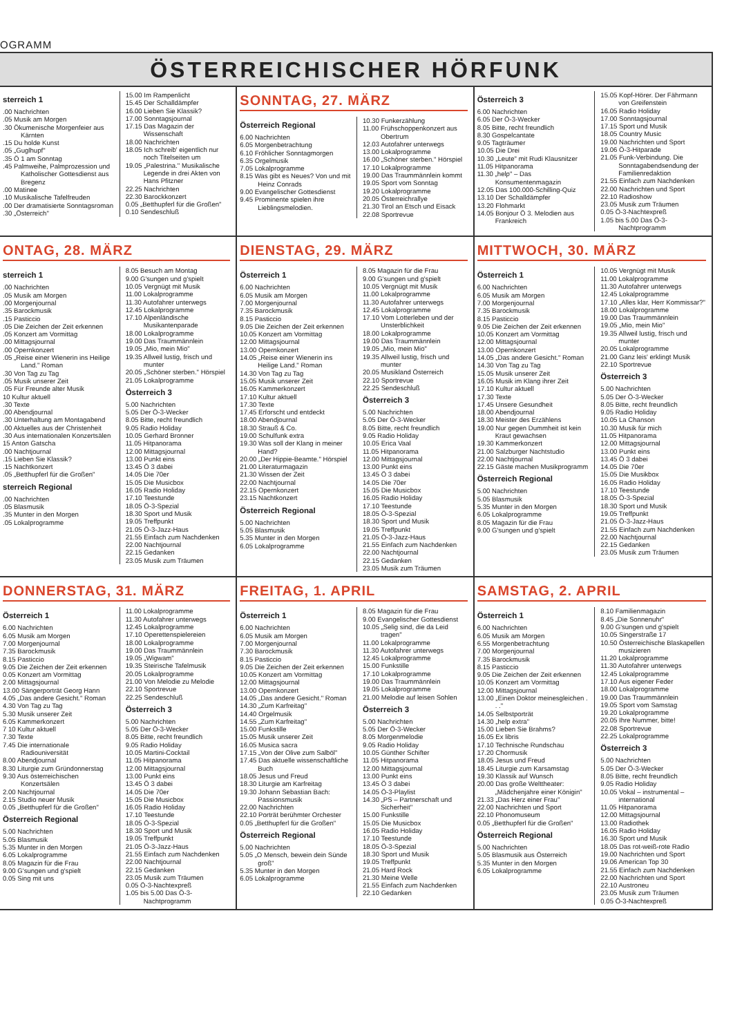OGRAMM
ÖSTERREICHISCHER HÖRFUNK
sterreich 1
.00 Nachrichten
.05 Musik am Morgen
.30 Ökumenische Morgenfeier aus Kärnten
.15 Du holde Kunst
.05 „Guglhupf"
.35 Ö 1 am Sonntag
.45 Palmweihe, Palmprozession und Katholischer Gottesdienst aus Bregenz
.00 Matinee
.10 Musikalische Tafelfreuden
.00 Der dramatisierte Sonntagsroman
.30 „Österreich"
15.00 Im Rampenlicht
15.45 Der Schalldämpfer
16.00 Lieben Sie Klassik?
17.00 Sonntagsjournal
17.15 Das Magazin der Wissenschaft
18.00 Nachrichten
18.05 Ich schreib' eigentlich nur noch Titelseiten um
19.05 „Palestrina." Musikalische Legende in drei Akten von Hans Pfitzner
22.25 Nachrichten
22.30 Barockkonzert
0.05 „Betthupferl für die Großen"
0.10 Sendeschluß
SONNTAG, 27. MÄRZ
Österreich Regional
6.00 Nachrichten
6.05 Morgenbetrachtung
6.10 Fröhlicher Sonntagmorgen
6.35 Orgelmusik
7.05 Lokalprogramme
8.15 Was gibt es Neues? Von und mit Heinz Conrads
9.00 Evangelischer Gottesdienst
9.45 Prominente spielen ihre Lieblingsmelodien.
10.30 Funkerzählung
11.00 Frühschoppenkonzert aus Obertrum
12.03 Autofahrer unterwegs
13.00 Lokalprogramme
16.00 „Schöner sterben." Hörspiel
17.10 Lokalprogramme
19.00 Das Traummännlein kommt
19.05 Sport vom Sonntag
19.20 Lokalprogramme
20.05 Österreichrallye
21.30 Tirol an Etsch und Eisack
22.08 Sportrevue
Österreich 3
6.00 Nachrichten
6.05 Der Ö-3-Wecker
8.05 Bitte, recht freundlich
8.30 Gospelcantate
9.05 Tagträumer
10.05 Die Drei
10.30 „Leute" mit Rudi Klausnitzer
11.05 Hitpanorama
11.30 „help" – Das Konsumentenmagazin
12.05 Das 100.000-Schilling-Quiz
13.10 Der Schalldämpfer
13.20 Flohmarkt
14.05 Bonjour Ö 3. Melodien aus Frankreich
15.05 Kopf-Hörer. Der Fährmann von Greifenstein
16.05 Radio Holiday
17.00 Sonntagsjournal
17.15 Sport und Musik
18.05 Country Music
19.00 Nachrichten und Sport
19.06 Ö-3-Hitparade
21.05 Funk-Verbindung. Die Sonntagabendsendung der Familienredaktion
21.55 Einfach zum Nachdenken
22.00 Nachrichten und Sport
22.10 Radioshow
23.05 Musik zum Träumen
0.05 Ö-3-Nachtexpreß
1.05 bis 5.00 Das Ö-3-Nachtprogramm
ONTAG, 28. MÄRZ
sterreich 1
.00 Nachrichten
.05 Musik am Morgen
.00 Morgenjournal
.35 Barockmusik
.15 Pasticcio
.05 Die Zeichen der Zeit erkennen
.05 Konzert am Vormittag
.00 Mittagsjournal
.00 Opernkonzert
.05 „Reise einer Wienerin ins Heilige Land." Roman
.30 Von Tag zu Tag
.05 Musik unserer Zeit
.05 Für Freunde alter Musik
10 Kultur aktuell
.30 Texte
.00 Abendjournal
.30 Unterhaltung am Montagabend
.00 Aktuelles aus der Christenheit
.30 Aus internationalen Konzertsälen
15 Anton Gatscha
.00 Nachtjournal
.15 Lieben Sie Klassik?
.15 Nachtkonzert
.05 „Betthupferl für die Großen"
sterreich Regional
.00 Nachrichten
.05 Blasmusik
.35 Munter in den Morgen
.05 Lokalprogramme
8.05 Besuch am Montag
9.00 G'sungen und g'spielt
10.05 Vergnügt mit Musik
11.00 Lokalprogramme
11.30 Autofahrer unterwegs
12.45 Lokalprogramme
17.10 Alpenländische Musikantenparade
18.00 Lokalprogramme
19.00 Das Traummännlein
19.05 „Mio, mein Mio"
19.35 Allweil lustig, frisch und munter
20.05 „Schöner sterben." Hörspiel
21.05 Lokalprogramme
Österreich 3
5.00 Nachrichten
5.05 Der Ö-3-Wecker
8.05 Bitte, recht freundlich
9.05 Radio Holiday
10.05 Gerhard Bronner
11.05 Hitpanorama
12.00 Mittagsjournal
13.00 Punkt eins
13.45 Ö 3 dabei
14.05 Die 70er
15.05 Die Musicbox
16.05 Radio Holiday
17.10 Teestunde
18.05 Ö-3-Spezial
18.30 Sport und Musik
19.05 Treffpunkt
21.05 Ö-3-Jazz-Haus
21.55 Einfach zum Nachdenken
22.00 Nachtjournal
22.15 Gedanken
23.05 Musik zum Träumen
DIENSTAG, 29. MÄRZ
Österreich 1
6.00 Nachrichten
6.05 Musik am Morgen
7.00 Morgenjournal
7.35 Barockmusik
8.15 Pasticcio
9.05 Die Zeichen der Zeit erkennen
10.05 Konzert am Vormittag
12.00 Mittagsjournal
13.00 Opernkonzert
14.05 „Reise einer Wienerin ins Heilige Land." Roman
14.30 Von Tag zu Tag
15.05 Musik unserer Zeit
16.05 Kammerkonzert
17.10 Kultur aktuell
17.30 Texte
17.45 Erforscht und entdeckt
18.00 Abendjournal
18.30 Strauß & Co.
19.00 Schulfunk extra
19.30 Was soll der Klang in meiner Hand?
20.00 „Der Hippie-Beamte." Hörspiel
21.00 Literaturmagazin
21.30 Wissen der Zeit
22.00 Nachtjournal
22.15 Opernkonzert
23.15 Nachtkonzert
Österreich Regional
5.00 Nachrichten
5.05 Blasmusik
5.35 Munter in den Morgen
6.05 Lokalprogramme
8.05 Magazin für die Frau
9.00 G'sungen und g'spielt
10.05 Vergnügt mit Musik
11.00 Lokalprogramme
11.30 Autofahrer unterwegs
12.45 Lokalprogramme
17.10 Vom Lotterleben und der Unsterblichkeit
18.00 Lokalprogramme
19.00 Das Traummännlein
19.05 „Mio, mein Mio"
19.35 Allweil lustig, frisch und munter
20.05 Musikland Österreich
22.10 Sportrevue
22.25 Sendeschluß
Österreich 3
5.00 Nachrichten
5.05 Der Ö-3-Wecker
8.05 Bitte, recht freundlich
9.05 Radio Holiday
10.05 Erica Vaal
11.05 Hitpanorama
12.00 Mittagsjournal
13.00 Punkt eins
13.45 Ö 3 dabei
14.05 Die 70er
15.05 Die Musicbox
16.05 Radio Holiday
17.10 Teestunde
18.05 Ö-3-Spezial
18.30 Sport und Musik
19.05 Treffpunkt
21.05 Ö-3-Jazz-Haus
21.55 Einfach zum Nachdenken
22.00 Nachtjournal
22.15 Gedanken
23.05 Musik zum Träumen
MITTWOCH, 30. MÄRZ
Österreich 1
6.00 Nachrichten
6.05 Musik am Morgen
7.00 Morgenjournal
7.35 Barockmusik
8.15 Pasticcio
9.05 Die Zeichen der Zeit erkennen
10.05 Konzert am Vormittag
12.00 Mittagsjournal
13.00 Opernkonzert
14.05 „Das andere Gesicht." Roman
14.30 Von Tag zu Tag
15.05 Musik unserer Zeit
16.05 Musik im Klang ihrer Zeit
17.10 Kultur aktuell
17.30 Texte
17.45 Unsere Gesundheit
18.00 Abendjournal
18.30 Meister des Erzählens
19.00 Nur gegen Dummheit ist kein Kraut gewachsen
19.30 Kammerkonzert
21.00 Salzburger Nachtstudio
22.00 Nachtjournal
22.15 Gäste machen Musikprogramm
Österreich Regional
5.00 Nachrichten
5.05 Blasmusik
5.35 Munter in den Morgen
6.05 Lokalprogramme
8.05 Magazin für die Frau
9.00 G'sungen und g'spielt
10.05 Vergnügt mit Musik
11.00 Lokalprogramme
11.30 Autofahrer unterwegs
12.45 Lokalprogramme
17.10 „Alles klar, Herr Kommissar?"
18.00 Lokalprogramme
19.00 Das Traummännlein
19.05 „Mio, mein Mio"
19.35 Allweil lustig, frisch und munter
20.05 Lokalprogramme
21.00 Ganz leis' erklingt Musik
22.10 Sportrevue
Österreich 3
5.00 Nachrichten
5.05 Der Ö-3-Wecker
8.05 Bitte, recht freundlich
9.05 Radio Holiday
10.05 La Chanson
10.30 Musik für mich
11.05 Hitpanorama
12.00 Mittagsjournal
13.00 Punkt eins
13.45 Ö 3 dabei
14.05 Die 70er
15.05 Die Musikbox
16.05 Radio Holiday
17.10 Teestunde
18.05 Ö-3-Spezial
18.30 Sport und Musik
19.05 Treffpunkt
21.05 Ö-3-Jazz-Haus
21.55 Einfach zum Nachdenken
22.00 Nachtjournal
22.15 Gedanken
23.05 Musik zum Träumen
DONNERSTAG, 31. MÄRZ
Österreich 1
6.00 Nachrichten
6.05 Musik am Morgen
7.00 Morgenjournal
7.35 Barockmusik
8.15 Pasticcio
9.05 Die Zeichen der Zeit erkennen
0.05 Konzert am Vormittag
2.00 Mittagsjournal
13.00 Sängerporträt Georg Hann
4.05 „Das andere Gesicht." Roman
4.30 Von Tag zu Tag
5.30 Musik unserer Zeit
6.05 Kammerkonzert
7 10 Kultur aktuell
7.30 Texte
7.45 Die internationale Radiouniversität
8.00 Abendjournal
8.30 Liturgie zum Gründonnerstag
9.30 Aus österreichischen Konzertsälen
2.00 Nachtjournal
2.15 Studio neuer Musik
0.05 „Betthupferl für die Großen"
Österreich Regional
5.00 Nachrichten
5.05 Blasmusik
5.35 Munter in den Morgen
6.05 Lokalprogramme
8.05 Magazin für die Frau
9.00 G'sungen und g'spielt
0.05 Sing mit uns
11.00 Lokalprogramme
11.30 Autofahrer unterwegs
12.45 Lokalprogramme
17.10 Operettenspielereien
18.00 Lokalprogramme
19.00 Das Traummännlein
19.05 „Wigwam"
19.35 Steirische Tafelmusik
20.05 Lokalprogramme
21.00 Von Melodie zu Melodie
22.10 Sportrevue
22.25 Sendeschluß
Österreich 3
5.00 Nachrichten
5.05 Der Ö-3-Wecker
8.05 Bitte, recht freundlich
9.05 Radio Holiday
10.05 Martini-Cocktail
11.05 Hitpanorama
12.00 Mittagsjournal
13.00 Punkt eins
13.45 Ö 3 dabei
14.05 Die 70er
15.05 Die Musicbox
16.05 Radio Holiday
17.10 Teestunde
18.05 Ö-3-Spezial
18.30 Sport und Musik
19.05 Treffpunkt
21.05 Ö-3-Jazz-Haus
21.55 Einfach zum Nachdenken
22.00 Nachtjournal
22.15 Gedanken
23.05 Musik zum Träumen
0.05 Ö-3-Nachtexpreß
1.05 bis 5.00 Das Ö-3-Nachtprogramm
FREITAG, 1. APRIL
Österreich 1
6.00 Nachrichten
6.05 Musik am Morgen
7.00 Morgenjournal
7.30 Barockmusik
8.15 Pasticcio
9.05 Die Zeichen der Zeit erkennen
10.05 Konzert am Vormittag
12.00 Mittagsjournal
13.00 Opernkonzert
14.05 „Das andere Gesicht." Roman
14.30 „Zum Karfreitag"
14.40 Orgelmusik
14.55 „Zum Karfreitag"
15.00 Funkstille
15.05 Musik unserer Zeit
16.05 Musica sacra
17.15 „Von der Olive zum Salböl"
17.45 Das aktuelle wissenschaftliche Buch
18.05 Jesus und Freud
18.30 Liturgie am Karfreitag
19.30 Johann Sebastian Bach: Passionsmusik
22.00 Nachrichten
22.10 Porträt berühmter Orchester
0.05 „Betthupferl für die Großen"
Österreich Regional
5.00 Nachrichten
5.05 „O Mensch, bewein dein Sünde groß"
5.35 Munter in den Morgen
6.05 Lokalprogramme
8.05 Magazin für die Frau
9.00 Evangelischer Gottesdienst
10.05 „Selig sind, die da Leid tragen"
11.00 Lokalprogramme
11.30 Autofahrer unterwegs
12.45 Lokalprogramme
15.00 Funkstille
17.10 Lokalprogramme
19.00 Das Traummännlein
19.05 Lokalprogramme
21.00 Melodie auf leisen Sohlen
Österreich 3
5.00 Nachrichten
5.05 Der Ö-3-Wecker
8.05 Morgenmelodie
9.05 Radio Holiday
10.05 Günther Schifter
11.05 Hitpanorama
12.00 Mittagsjournal
13.00 Punkt eins
13.45 Ö 3 dabei
14.05 Ö-3-Playlist
14.30 „PS – Partnerschaft und Sicherheit"
15.00 Funkstille
15.05 Die Musicbox
16.05 Radio Holiday
17.10 Teestunde
18.05 Ö-3-Spezial
18.30 Sport und Musik
19.05 Treffpunkt
21.05 Hard Rock
21.30 Meine Welle
21.55 Einfach zum Nachdenken
22.10 Gedanken
SAMSTAG, 2. APRIL
Österreich 1
6.00 Nachrichten
6.05 Musik am Morgen
6.55 Morgenbetrachtung
7.00 Morgenjournal
7.35 Barockmusik
8.15 Pasticcio
9.05 Die Zeichen der Zeit erkennen
10.05 Konzert am Vormittag
12.00 Mittagsjournal
13.00 „Einen Doktor meinesgleichen . . ."
14.05 Selbstporträt
14.30 „help extra"
15.00 Lieben Sie Brahms?
16.05 Ex libris
17.10 Technische Rundschau
17.20 Chormusik
18.05 Jesus und Freud
18.45 Liturgie zum Karsamstag
19.30 Klassik auf Wunsch
20.00 Das große Welttheater: „Mädchenjahre einer Königin"
21.33 „Das Herz einer Frau"
22.00 Nachrichten und Sport
22.10 Phonomuseum
0.05 „Betthupferl für die Großen"
Österreich Regional
5.00 Nachrichten
5.05 Blasmusik aus Österreich
5.35 Munter in den Morgen
6.05 Lokalprogramme
8.10 Familienmagazin
8.45 „Die Sonnenuhr"
9.00 G'sungen und g'spielt
10.05 Singerstraße 17
10.50 Österreichische Blaskapellen musizieren
11.20 Lokalprogramme
11.30 Autofahrer unterwegs
12.45 Lokalprogramme
17.10 Aus eigener Feder
18.00 Lokalprogramme
19.00 Das Traummännlein
19.05 Sport vom Samstag
19.20 Lokalprogramme
20.05 Ihre Nummer, bitte!
22.08 Sportrevue
22.25 Lokalprogramme
Österreich 3
5.00 Nachrichten
5.05 Der Ö-3-Wecker
8.05 Bitte, recht freundlich
9.05 Radio Holiday
10.05 Vokal – instrumental – international
11.05 Hitpanorama
12.00 Mittagsjournal
13.00 Radiothek
16.05 Radio Holiday
16.30 Sport und Musik
18.05 Das rot-weiß-rote Radio
19.00 Nachrichten und Sport
19.06 American Top 30
21.55 Einfach zum Nachdenken
22.00 Nachrichten und Sport
22.10 Austroneu
23.05 Musik zum Träumen
0.05 Ö-3-Nachtexpreß